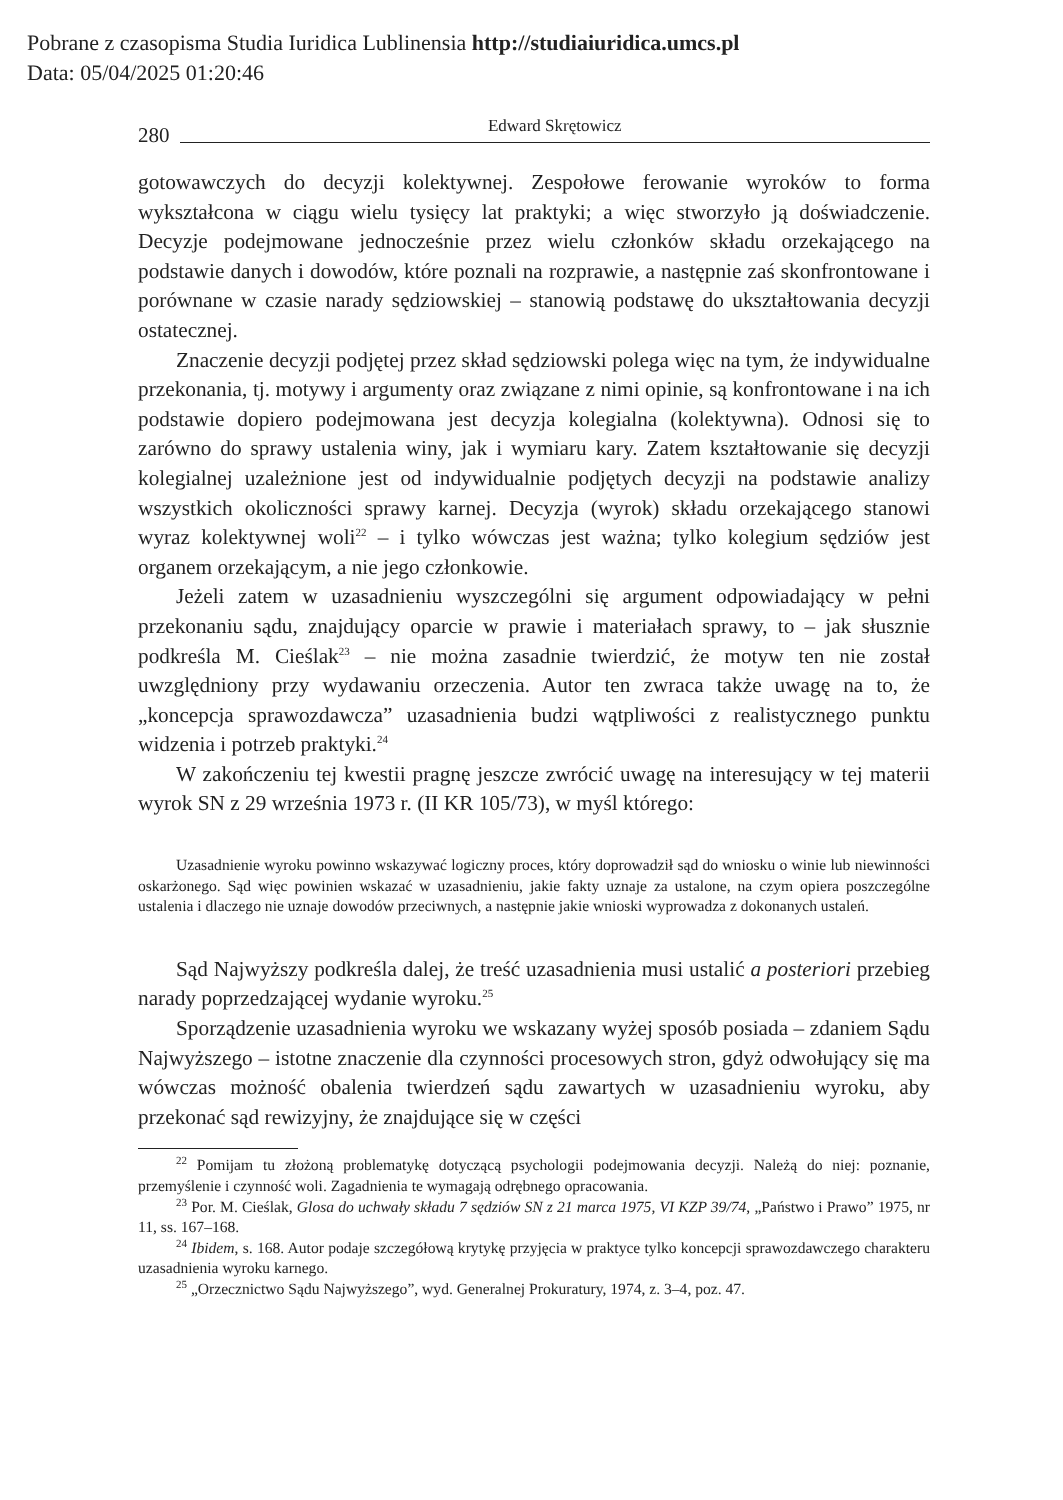Pobrane z czasopisma Studia Iuridica Lublinensia http://studiaiuridica.umcs.pl
Data: 05/04/2025 01:20:46
280 Edward Skrętowicz
gotowawczych do decyzji kolektywnej. Zespołowe ferowanie wyroków to forma wykształcona w ciągu wielu tysięcy lat praktyki; a więc stworzyło ją doświadczenie. Decyzje podejmowane jednocześnie przez wielu członków składu orzekającego na podstawie danych i dowodów, które poznali na rozprawie, a następnie zaś skonfrontowane i porównane w czasie narady sędziowskiej – stanowią podstawę do ukształtowania decyzji ostatecznej.
Znaczenie decyzji podjętej przez skład sędziowski polega więc na tym, że indywidualne przekonania, tj. motywy i argumenty oraz związane z nimi opinie, są konfrontowane i na ich podstawie dopiero podejmowana jest decyzja kolegialna (kolektywna). Odnosi się to zarówno do sprawy ustalenia winy, jak i wymiaru kary. Zatem kształtowanie się decyzji kolegialnej uzależnione jest od indywidualnie podjętych decyzji na podstawie analizy wszystkich okoliczności sprawy karnej. Decyzja (wyrok) składu orzekającego stanowi wyraz kolektywnej woli<sup>22</sup> – i tylko wówczas jest ważna; tylko kolegium sędziów jest organem orzekającym, a nie jego członkowie.
Jeżeli zatem w uzasadnieniu wyszczególni się argument odpowiadający w pełni przekonaniu sądu, znajdujący oparcie w prawie i materiałach sprawy, to – jak słusznie podkreśla M. Cieślak<sup>23</sup> – nie można zasadnie twierdzić, że motyw ten nie został uwzględniony przy wydawaniu orzeczenia. Autor ten zwraca także uwagę na to, że „koncepcja sprawozdawcza” uzasadnienia budzi wątpliwości z realistycznego punktu widzenia i potrzeb praktyki.<sup>24</sup>
W zakończeniu tej kwestii pragnę jeszcze zwrócić uwagę na interesujący w tej materii wyrok SN z 29 września 1973 r. (II KR 105/73), w myśl którego:
Uzasadnienie wyroku powinno wskazywać logiczny proces, który doprowadził sąd do wniosku o winie lub niewinności oskarżonego. Sąd więc powinien wskazać w uzasadnieniu, jakie fakty uznaje za ustalone, na czym opiera poszczególne ustalenia i dlaczego nie uznaje dowodów przeciwnych, a następnie jakie wnioski wyprowadza z dokonanych ustaleń.
Sąd Najwyższy podkreśla dalej, że treść uzasadnienia musi ustalić a posteriori przebieg narady poprzedzającej wydanie wyroku.<sup>25</sup>
Sporządzenie uzasadnienia wyroku we wskazany wyżej sposób posiada – zdaniem Sądu Najwyższego – istotne znaczenie dla czynności procesowych stron, gdyż odwołujący się ma wówczas możność obalenia twierdzeń sądu zawartych w uzasadnieniu wyroku, aby przekonać sąd rewizyjny, że znajdujące się w części
<sup>22</sup> Pomijam tu złożoną problematykę dotyczącą psychologii podejmowania decyzji. Należą do niej: poznanie, przemyślenie i czynność woli. Zagadnienia te wymagają odrębnego opracowania.
<sup>23</sup> Por. M. Cieślak, Glosa do uchwały składu 7 sędziów SN z 21 marca 1975, VI KZP 39/74, „Państwo i Prawo” 1975, nr 11, ss. 167–168.
<sup>24</sup> Ibidem, s. 168. Autor podaje szczegółową krytykę przyjęcia w praktyce tylko koncepcji sprawozdawczego charakteru uzasadnienia wyroku karnego.
<sup>25</sup> „Orzecznictwo Sądu Najwyższego”, wyd. Generalnej Prokuratury, 1974, z. 3–4, poz. 47.